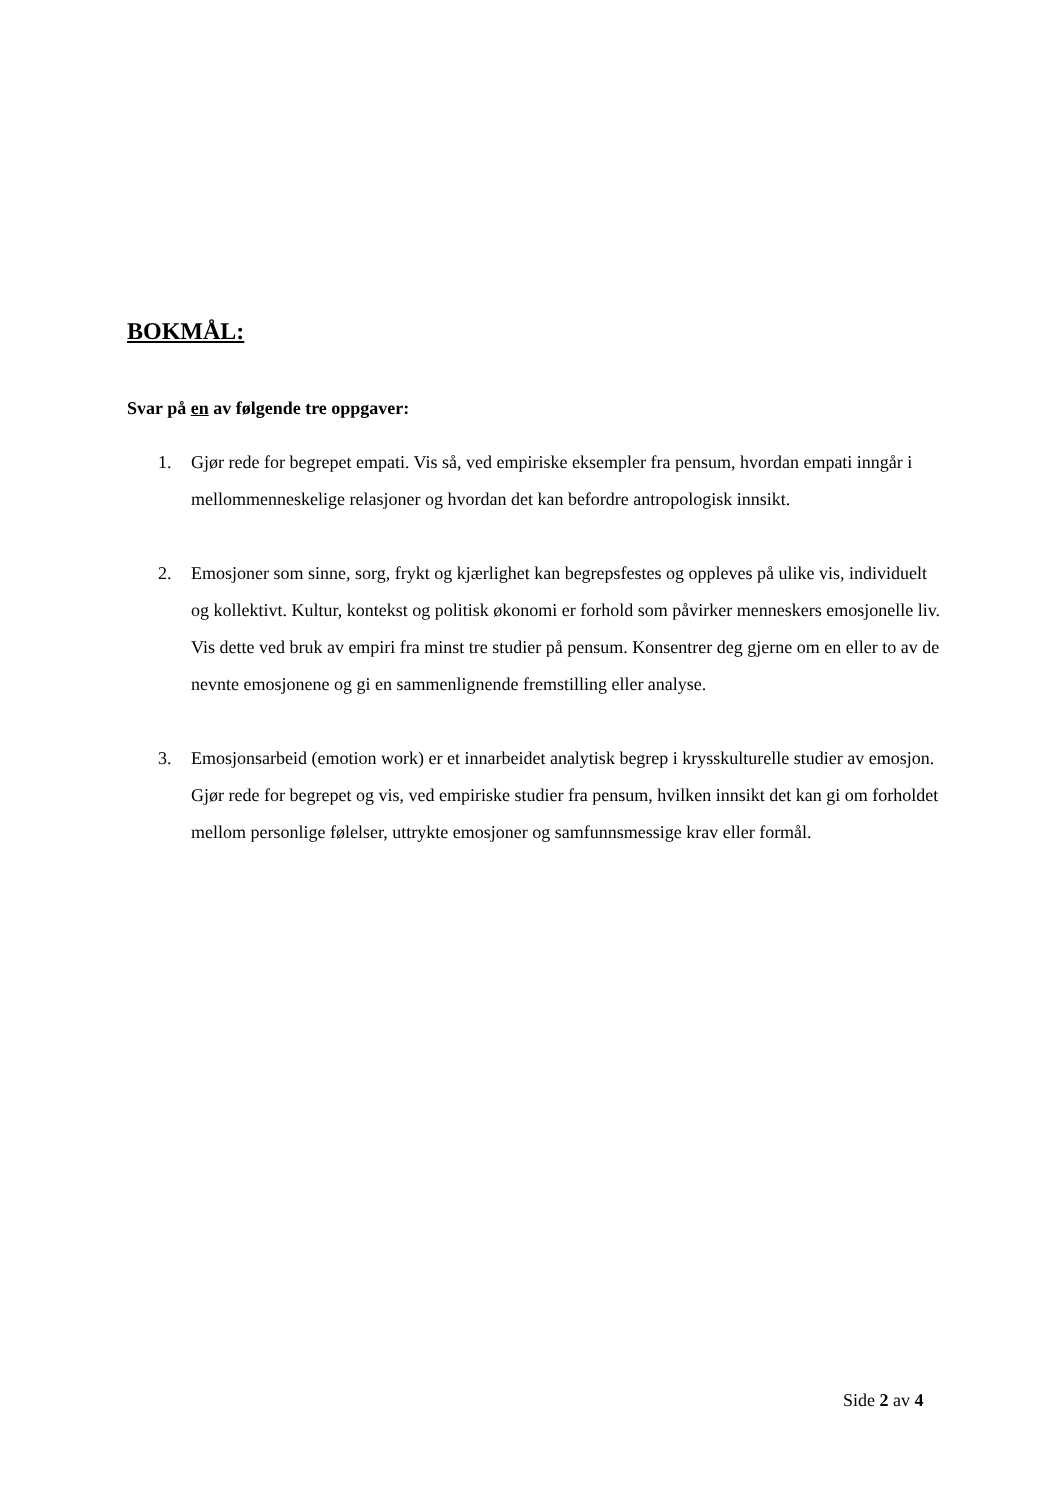BOKMÅL:
Svar på en av følgende tre oppgaver:
1. Gjør rede for begrepet empati. Vis så, ved empiriske eksempler fra pensum, hvordan empati inngår i mellommenneskelige relasjoner og hvordan det kan befordre antropologisk innsikt.
2. Emosjoner som sinne, sorg, frykt og kjærlighet kan begrepsfestes og oppleves på ulike vis, individuelt og kollektivt. Kultur, kontekst og politisk økonomi er forhold som påvirker menneskers emosjonelle liv. Vis dette ved bruk av empiri fra minst tre studier på pensum. Konsentrer deg gjerne om en eller to av de nevnte emosjonene og gi en sammenlignende fremstilling eller analyse.
3. Emosjonsarbeid (emotion work) er et innarbeidet analytisk begrep i krysskulturelle studier av emosjon. Gjør rede for begrepet og vis, ved empiriske studier fra pensum, hvilken innsikt det kan gi om forholdet mellom personlige følelser, uttrykte emosjoner og samfunnsmessige krav eller formål.
Side 2 av 4